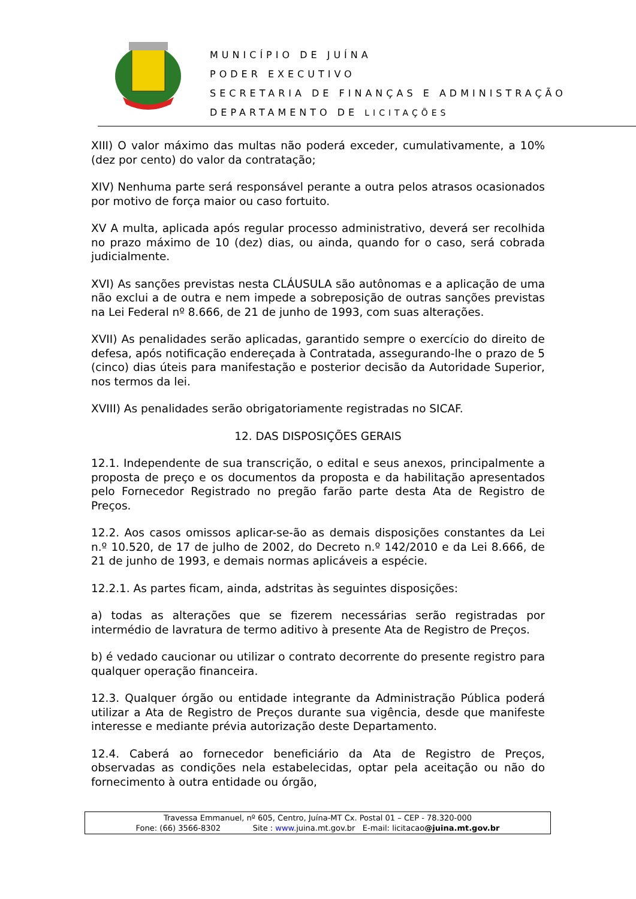MUNICÍPIO DE JUÍNA
PODER EXECUTIVO
SECRETARIA DE FINANÇAS E ADMINISTRAÇÃO
DEPARTAMENTO DE LICITAÇÕES
XIII) O valor máximo das multas não poderá exceder, cumulativamente, a 10%(dez por cento) do valor da contratação;
XIV) Nenhuma parte será responsável perante a outra pelos atrasos ocasionados por motivo de força maior ou caso fortuito.
XV A multa, aplicada após regular processo administrativo, deverá ser recolhida no prazo máximo de 10 (dez) dias, ou ainda, quando for o caso, será cobrada judicialmente.
XVI) As sanções previstas nesta CLÁUSULA são autônomas e a aplicação de uma não exclui a de outra e nem impede a sobreposição de outras sanções previstas na Lei Federal nº 8.666, de 21 de junho de 1993, com suas alterações.
XVII) As penalidades serão aplicadas, garantido sempre o exercício do direito de defesa, após notificação endereçada à Contratada, assegurando-lhe o prazo de 5 (cinco) dias úteis para manifestação e posterior decisão da Autoridade Superior, nos termos da lei.
XVIII) As penalidades serão obrigatoriamente registradas no SICAF.
12. DAS DISPOSIÇÕES GERAIS
12.1. Independente de sua transcrição, o edital e seus anexos, principalmente a proposta de preço e os documentos da proposta e da habilitação apresentados pelo Fornecedor Registrado no pregão farão parte desta Ata de Registro de Preços.
12.2. Aos casos omissos aplicar-se-ão as demais disposições constantes da Lei n.º 10.520, de 17 de julho de 2002, do Decreto n.º 142/2010 e da Lei 8.666, de 21 de junho de 1993, e demais normas aplicáveis a espécie.
12.2.1. As partes ficam, ainda, adstritas às seguintes disposições:
a) todas as alterações que se fizerem necessárias serão registradas por intermédio de lavratura de termo aditivo à presente Ata de Registro de Preços.
b) é vedado caucionar ou utilizar o contrato decorrente do presente registro para qualquer operação financeira.
12.3. Qualquer órgão ou entidade integrante da Administração Pública poderá utilizar a Ata de Registro de Preços durante sua vigência, desde que manifeste interesse e mediante prévia autorização deste Departamento.
12.4. Caberá ao fornecedor beneficiário da Ata de Registro de Preços, observadas as condições nela estabelecidas, optar pela aceitação ou não do fornecimento à outra entidade ou órgão,
Travessa Emmanuel, nº 605, Centro, Juína-MT Cx. Postal 01 – CEP - 78.320-000
Fone: (66) 3566-8302 Site : www. juina.mt.gov.br E-mail: licitacao@juina.mt.gov.br